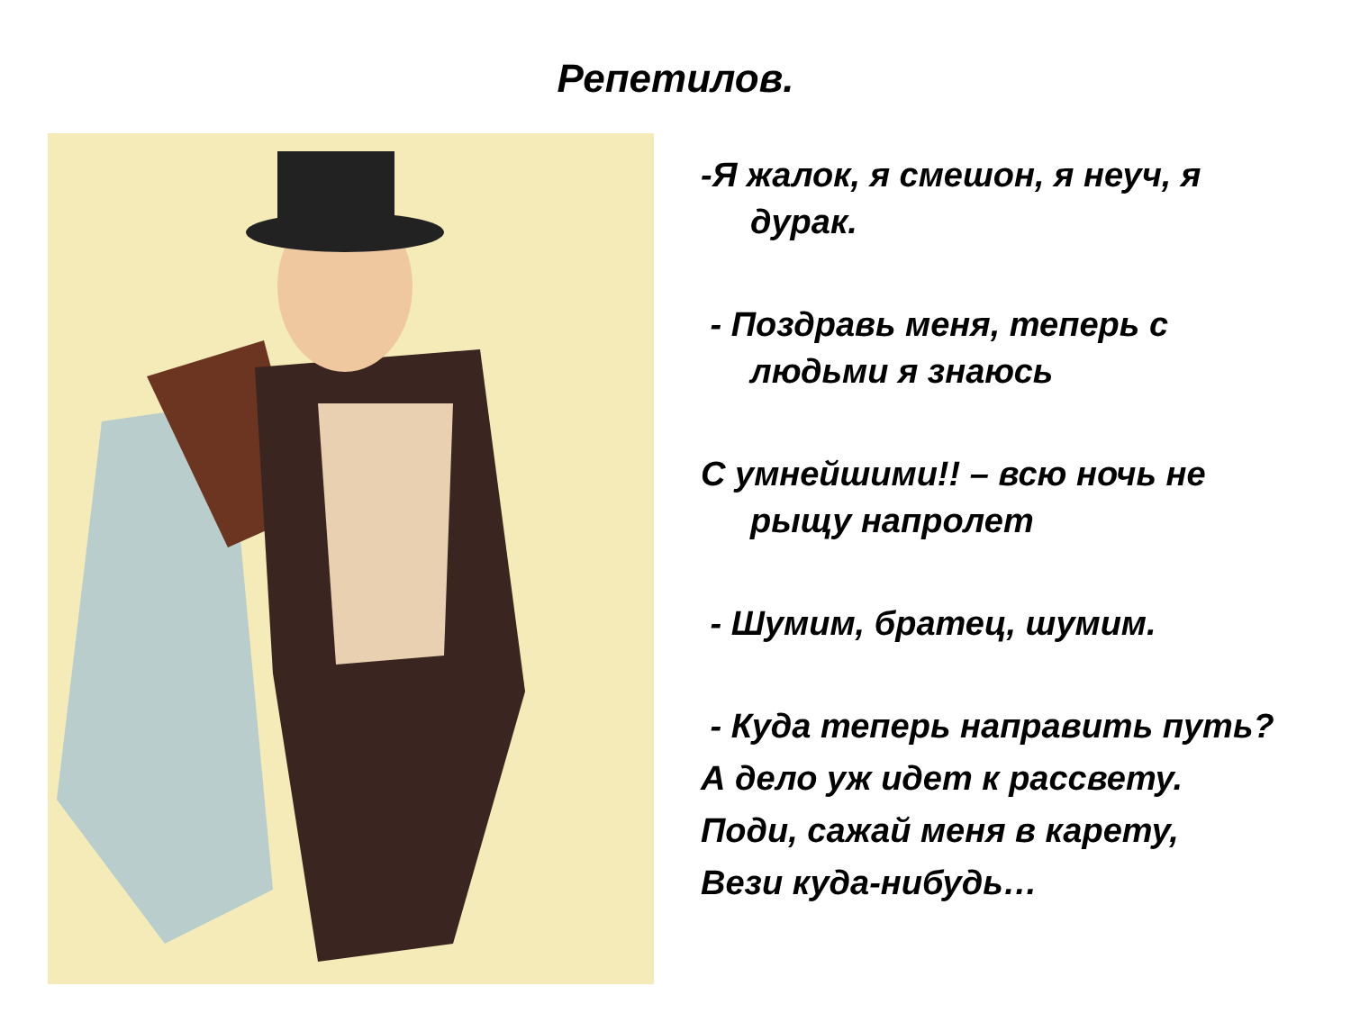Репетилов.
-Я жалок, я смешон, я неуч, я дурак.
- Поздравь меня, теперь с людьми я знаюсь
С умнейшими!! – всю ночь не рыщу напролет
- Шумим, братец, шумим.
- Куда теперь направить путь?
А дело уж идет к рассвету.
Поди, сажай меня в карету,
Вези куда-нибудь…